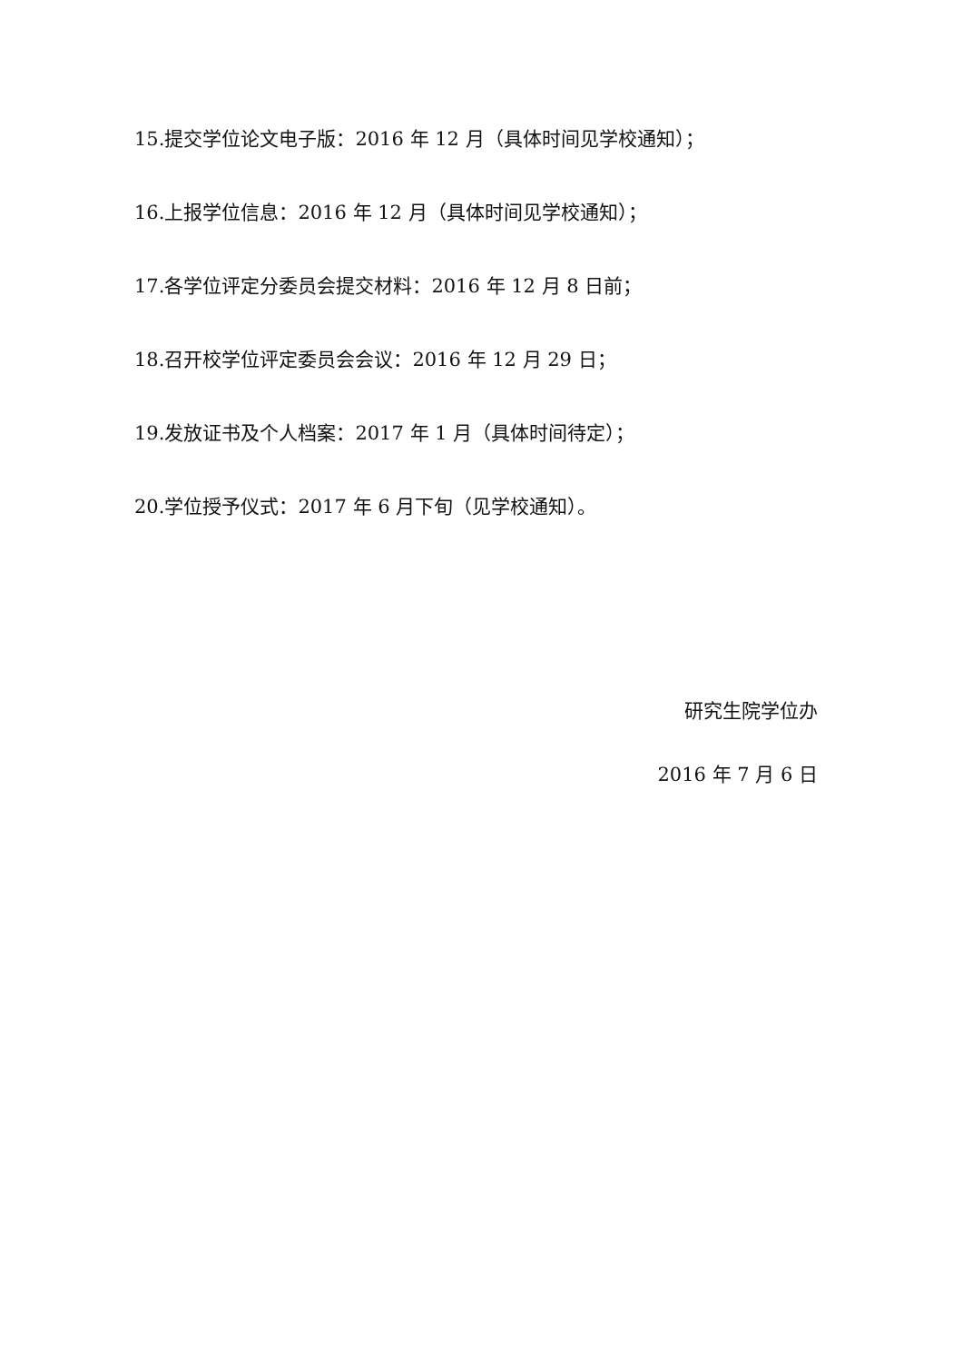15.提交学位论文电子版：2016 年 12 月（具体时间见学校通知）；
16.上报学位信息：2016 年 12 月（具体时间见学校通知）；
17.各学位评定分委员会提交材料：2016 年 12 月 8 日前；
18.召开校学位评定委员会会议：2016 年 12 月 29 日；
19.发放证书及个人档案：2017 年 1 月（具体时间待定）；
20.学位授予仪式：2017 年 6 月下旬（见学校通知）。
研究生院学位办
2016 年 7 月 6 日